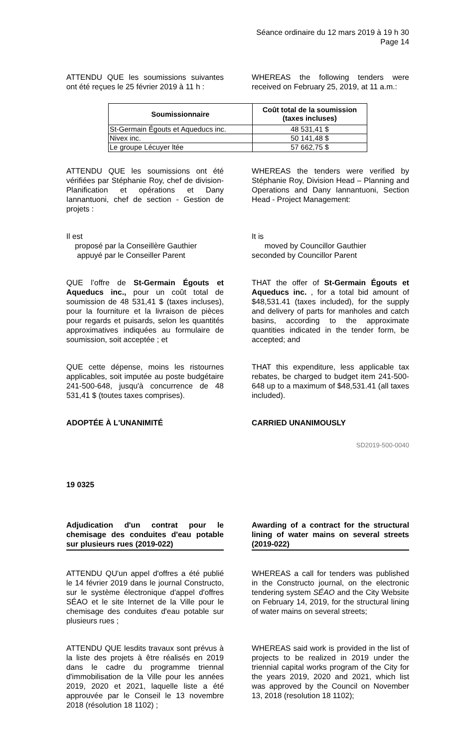Séance ordinaire du 12 mars 2019 à 19 h 30
Page 14
ATTENDU QUE les soumissions suivantes ont été reçues le 25 février 2019 à 11 h :
WHEREAS the following tenders were received on February 25, 2019, at 11 a.m.:
| Soumissionnaire | Coût total de la soumission (taxes incluses) |
| --- | --- |
| St-Germain Égouts et Aqueducs inc. | 48 531,41 $ |
| Nivex inc. | 50 141,48 $ |
| Le groupe Lécuyer ltée | 57 662,75 $ |
ATTENDU QUE les soumissions ont été vérifiées par Stéphanie Roy, chef de division- Planification et opérations et Dany Iannantuoni, chef de section - Gestion de projets :
WHEREAS the tenders were verified by Stéphanie Roy, Division Head – Planning and Operations and Dany Iannantuoni, Section Head - Project Management:
Il est
proposé par la Conseillère Gauthier
appuyé par le Conseiller Parent
It is
moved by Councillor Gauthier
seconded by Councillor Parent
QUE l’offre de St-Germain Égouts et Aqueducs inc., pour un coût total de soumission de 48 531,41 $ (taxes incluses), pour la fourniture et la livraison de pièces pour regards et puisards, selon les quantités approximatives indiquées au formulaire de soumission, soit acceptée ; et
THAT the offer of St-Germain Égouts et Aqueducs inc. , for a total bid amount of $48,531.41 (taxes included), for the supply and delivery of parts for manholes and catch basins, according to the approximate quantities indicated in the tender form, be accepted; and
QUE cette dépense, moins les ristournes applicables, soit imputée au poste budgétaire 241-500-648, jusqu'à concurrence de 48 531,41 $ (toutes taxes comprises).
THAT this expenditure, less applicable tax rebates, be charged to budget item 241-500-648 up to a maximum of $48,531.41 (all taxes included).
ADOPTÉE À L'UNANIMITÉ CARRIED UNANIMOUSLY
SD2019-500-0040
19 0325
Adjudication d'un contrat pour le chemisage des conduites d'eau potable sur plusieurs rues (2019-022)
Awarding of a contract for the structural lining of water mains on several streets (2019-022)
ATTENDU QU'un appel d'offres a été publié le 14 février 2019 dans le journal Constructo, sur le système électronique d'appel d'offres SÉAO et le site Internet de la Ville pour le chemisage des conduites d'eau potable sur plusieurs rues ;
WHEREAS a call for tenders was published in the Constructo journal, on the electronic tendering system SÉAO and the City Website on February 14, 2019, for the structural lining of water mains on several streets;
ATTENDU QUE lesdits travaux sont prévus à la liste des projets à être réalisés en 2019 dans le cadre du programme triennal d'immobilisation de la Ville pour les années 2019, 2020 et 2021, laquelle liste a été approuvée par le Conseil le 13 novembre 2018 (résolution 18 1102) ;
WHEREAS said work is provided in the list of projects to be realized in 2019 under the triennial capital works program of the City for the years 2019, 2020 and 2021, which list was approved by the Council on November 13, 2018 (resolution 18 1102);